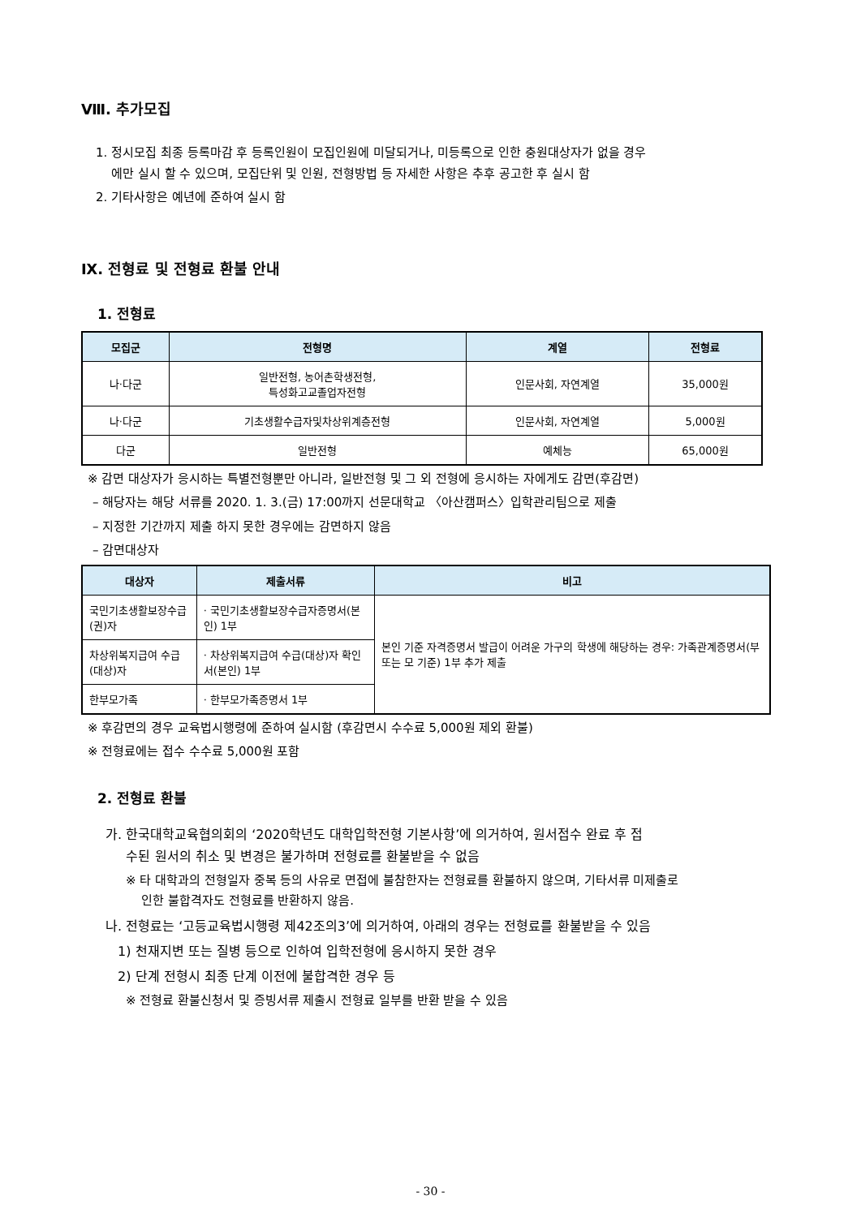Ⅷ. 추가모집
1. 정시모집 최종 등록마감 후 등록인원이 모집인원에 미달되거나, 미등록으로 인한 충원대상자가 없을 경우
에만 실시 할 수 있으며, 모집단위 및 인원, 전형방법 등 자세한 사항은 추후 공고한 후 실시 함
2. 기타사항은 예년에 준하여 실시 함
Ⅸ. 전형료 및 전형료 환불 안내
1. 전형료
| 모집군 | 전형명 | 계열 | 전형료 |
| --- | --- | --- | --- |
| 나·다군 | 일반전형, 농어촌학생전형, 특성화고교졸업자전형 | 인문사회, 자연계열 | 35,000원 |
| 나·다군 | 기초생활수급자및차상위계층전형 | 인문사회, 자연계열 | 5,000원 |
| 다군 | 일반전형 | 예체능 | 65,000원 |
※ 감면 대상자가 응시하는 특별전형뿐만 아니라, 일반전형 및 그 외 전형에 응시하는 자에게도 감면(후감면)
– 해당자는 해당 서류를 2020. 1. 3.(금) 17:00까지 선문대학교 〈아산캠퍼스〉입학관리팀으로 제출
– 지정한 기간까지 제출 하지 못한 경우에는 감면하지 않음
– 감면대상자
| 대상자 | 제출서류 | 비고 |
| --- | --- | --- |
| 국민기초생활보장수급(권)자 | · 국민기초생활보장수급자증명서(본인) 1부 | 본인 기준 자격증명서 발급이 어려운 가구의 학생에 해당하는 경우: 가족관계증명서(부 또는 모 기준) 1부 추가 제출 |
| 차상위복지급여 수급(대상)자 | · 차상위복지급여 수급(대상)자 확인서(본인) 1부 | |
| 한부모가족 | · 한부모가족증명서 1부 | |
※ 후감면의 경우 교육법시행령에 준하여 실시함 (후감면시 수수료 5,000원 제외 환불)
※ 전형료에는 접수 수수료 5,000원 포함
2. 전형료 환불
가. 한국대학교육협의회의 ‘2020학년도 대학입학전형 기본사항’에 의거하여, 원서접수 완료 후 접
수된 원서의 취소 및 변경은 불가하며 전형료를 환불받을 수 없음
※ 타 대학과의 전형일자 중복 등의 사유로 면접에 불참한자는 전형료를 환불하지 않으며, 기타서류 미제출로
인한 불합격자도 전형료를 반환하지 않음.
나. 전형료는 ‘고등교육법시행령 제42조의3’에 의거하여, 아래의 경우는 전형료를 환불받을 수 있음
1) 천재지변 또는 질병 등으로 인하여 입학전형에 응시하지 못한 경우
2) 단계 전형시 최종 단계 이전에 불합격한 경우 등
※ 전형료 환불신청서 및 증빙서류 제출시 전형료 일부를 반환 받을 수 있음
- 30 -